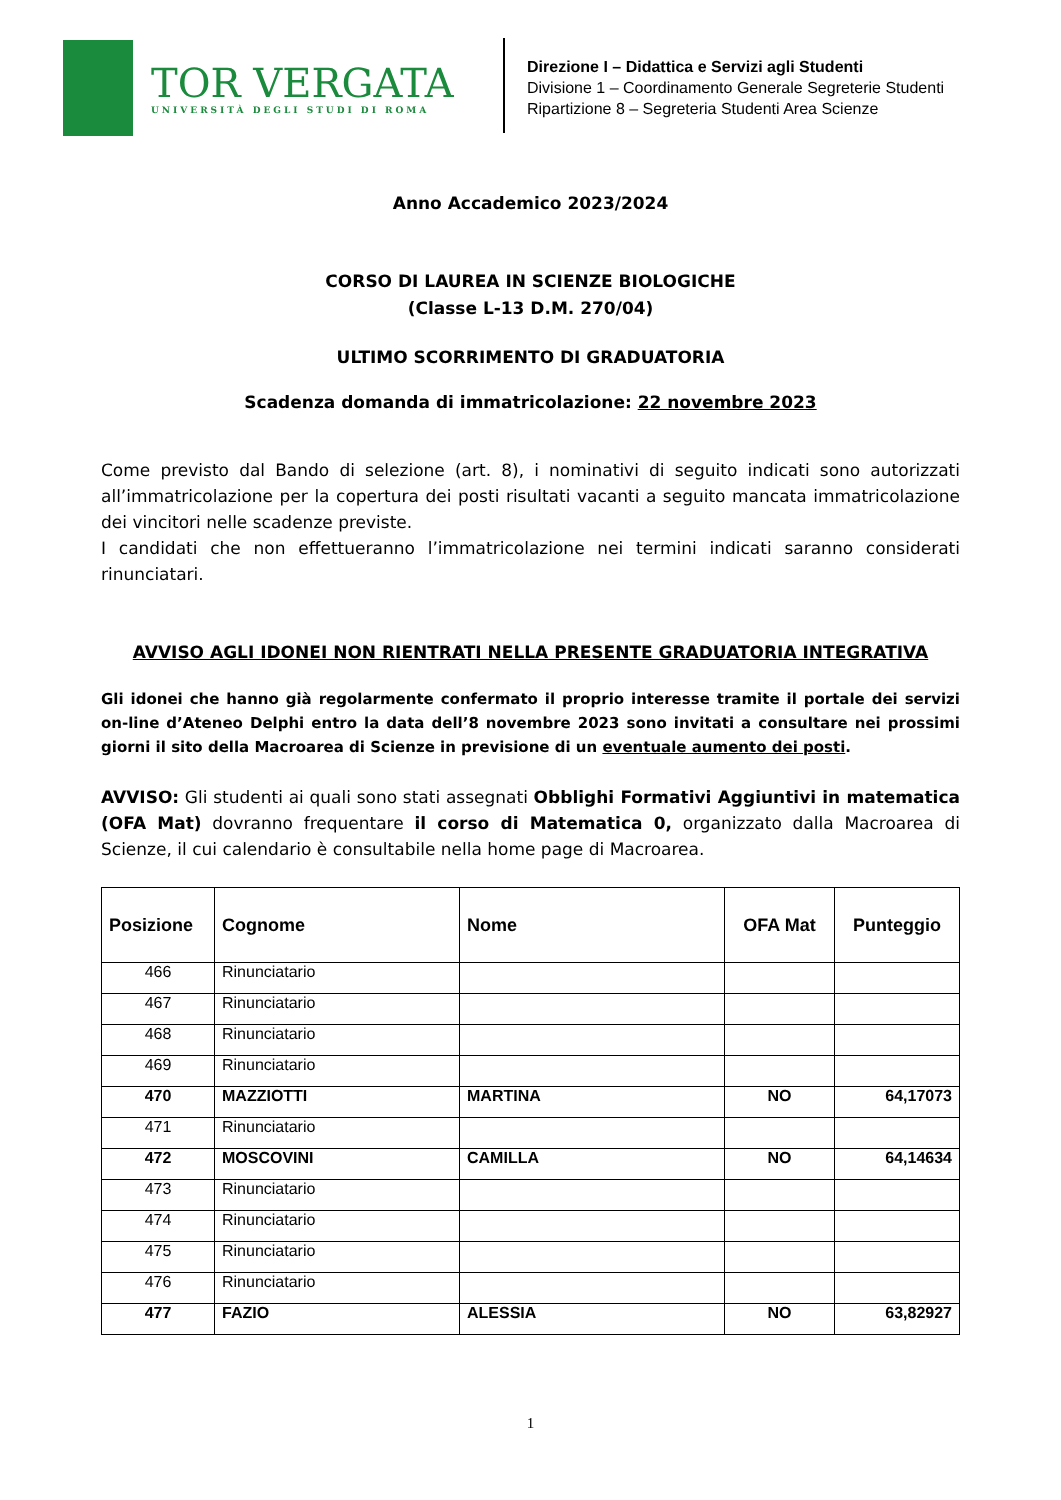TOR VERGATA
UNIVERSITÀ DEGLI STUDI DI ROMA
Direzione I – Didattica e Servizi agli Studenti
Divisione 1 – Coordinamento Generale Segreterie Studenti
Ripartizione 8 – Segreteria Studenti Area Scienze
Anno Accademico 2023/2024
CORSO DI LAUREA IN SCIENZE BIOLOGICHE
(Classe L-13 D.M. 270/04)
ULTIMO SCORRIMENTO DI GRADUATORIA
Scadenza domanda di immatricolazione: 22 novembre 2023
Come previsto dal Bando di selezione (art. 8), i nominativi di seguito indicati sono autorizzati all’immatricolazione per la copertura dei posti risultati vacanti a seguito mancata immatricolazione dei vincitori nelle scadenze previste.
I candidati che non effettueranno l’immatricolazione nei termini indicati saranno considerati rinunciatari.
AVVISO AGLI IDONEI NON RIENTRATI NELLA PRESENTE GRADUATORIA INTEGRATIVA
Gli idonei che hanno già regolarmente confermato il proprio interesse tramite il portale dei servizi on-line d’Ateneo Delphi entro la data dell’8 novembre 2023 sono invitati a consultare nei prossimi giorni il sito della Macroarea di Scienze in previsione di un eventuale aumento dei posti.
AVVISO: Gli studenti ai quali sono stati assegnati Obblighi Formativi Aggiuntivi in matematica (OFA Mat) dovranno frequentare il corso di Matematica 0, organizzato dalla Macroarea di Scienze, il cui calendario è consultabile nella home page di Macroarea.
| Posizione | Cognome | Nome | OFA Mat | Punteggio |
| --- | --- | --- | --- | --- |
| 466 | Rinunciatario | | | |
| 467 | Rinunciatario | | | |
| 468 | Rinunciatario | | | |
| 469 | Rinunciatario | | | |
| 470 | MAZZIOTTI | MARTINA | NO | 64,17073 |
| 471 | Rinunciatario | | | |
| 472 | MOSCOVINI | CAMILLA | NO | 64,14634 |
| 473 | Rinunciatario | | | |
| 474 | Rinunciatario | | | |
| 475 | Rinunciatario | | | |
| 476 | Rinunciatario | | | |
| 477 | FAZIO | ALESSIA | NO | 63,82927 |
1